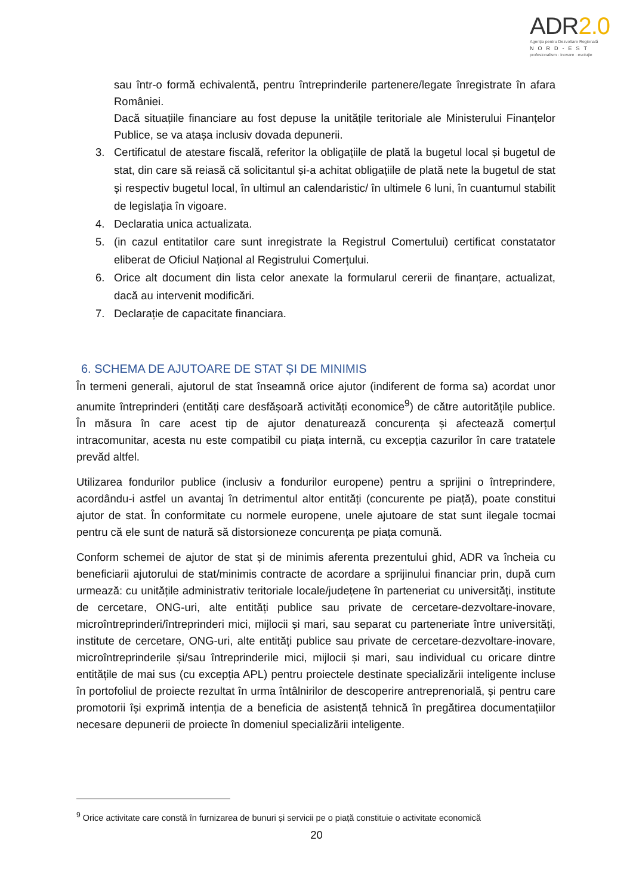ADR2.0
Agenția pentru Dezvoltare Regională
NORD-EST
profesionalism · inovare · evoluție
sau într-o formă echivalentă, pentru întreprinderile partenere/legate înregistrate în afara României.
Dacă situațiile financiare au fost depuse la unitățile teritoriale ale Ministerului Finanțelor Publice, se va atașa inclusiv dovada depunerii.
3. Certificatul de atestare fiscală, referitor la obligațiile de plată la bugetul local și bugetul de stat, din care să reiasă că solicitantul și-a achitat obligațiile de plată nete la bugetul de stat și respectiv bugetul local, în ultimul an calendaristic/ în ultimele 6 luni, în cuantumul stabilit de legislația în vigoare.
4. Declaratia unica actualizata.
5. (in cazul entitatilor care sunt inregistrate la Registrul Comertului) certificat constatator eliberat de Oficiul Național al Registrului Comerțului.
6. Orice alt document din lista celor anexate la formularul cererii de finanțare, actualizat, dacă au intervenit modificări.
7. Declarație de capacitate financiara.
6. SCHEMA DE AJUTOARE DE STAT ȘI DE MINIMIS
În termeni generali, ajutorul de stat înseamnă orice ajutor (indiferent de forma sa) acordat unor anumite întreprinderi (entități care desfășoară activități economice<sup>9</sup>) de către autoritățile publice. În măsura în care acest tip de ajutor denaturează concurența și afectează comerțul intracomunitar, acesta nu este compatibil cu piața internă, cu excepția cazurilor în care tratatele prevăd altfel.
Utilizarea fondurilor publice (inclusiv a fondurilor europene) pentru a sprijini o întreprindere, acordându-i astfel un avantaj în detrimentul altor entități (concurente pe piață), poate constitui ajutor de stat. În conformitate cu normele europene, unele ajutoare de stat sunt ilegale tocmai pentru că ele sunt de natură să distorsioneze concurența pe piața comună.
Conform schemei de ajutor de stat și de minimis aferenta prezentului ghid, ADR va încheia cu beneficiarii ajutorului de stat/minimis contracte de acordare a sprijinului financiar prin, după cum urmează: cu unitățile administrativ teritoriale locale/județene în parteneriat cu universități, institute de cercetare, ONG-uri, alte entități publice sau private de cercetare-dezvoltare-inovare, microîntreprinderi/întreprinderi mici, mijlocii și mari, sau separat cu parteneriate între universități, institute de cercetare, ONG-uri, alte entități publice sau private de cercetare-dezvoltare-inovare, microîntreprinderile și/sau întreprinderile mici, mijlocii și mari, sau individual cu oricare dintre entitățile de mai sus (cu excepția APL) pentru proiectele destinate specializării inteligente incluse în portofoliul de proiecte rezultat în urma întâlnirilor de descoperire antreprenorială, și pentru care promotorii își exprimă intenția de a beneficia de asistență tehnică în pregătirea documentațiilor necesare depunerii de proiecte în domeniul specializării inteligente.
<sup>9</sup> Orice activitate care constă în furnizarea de bunuri și servicii pe o piață constituie o activitate economică
20